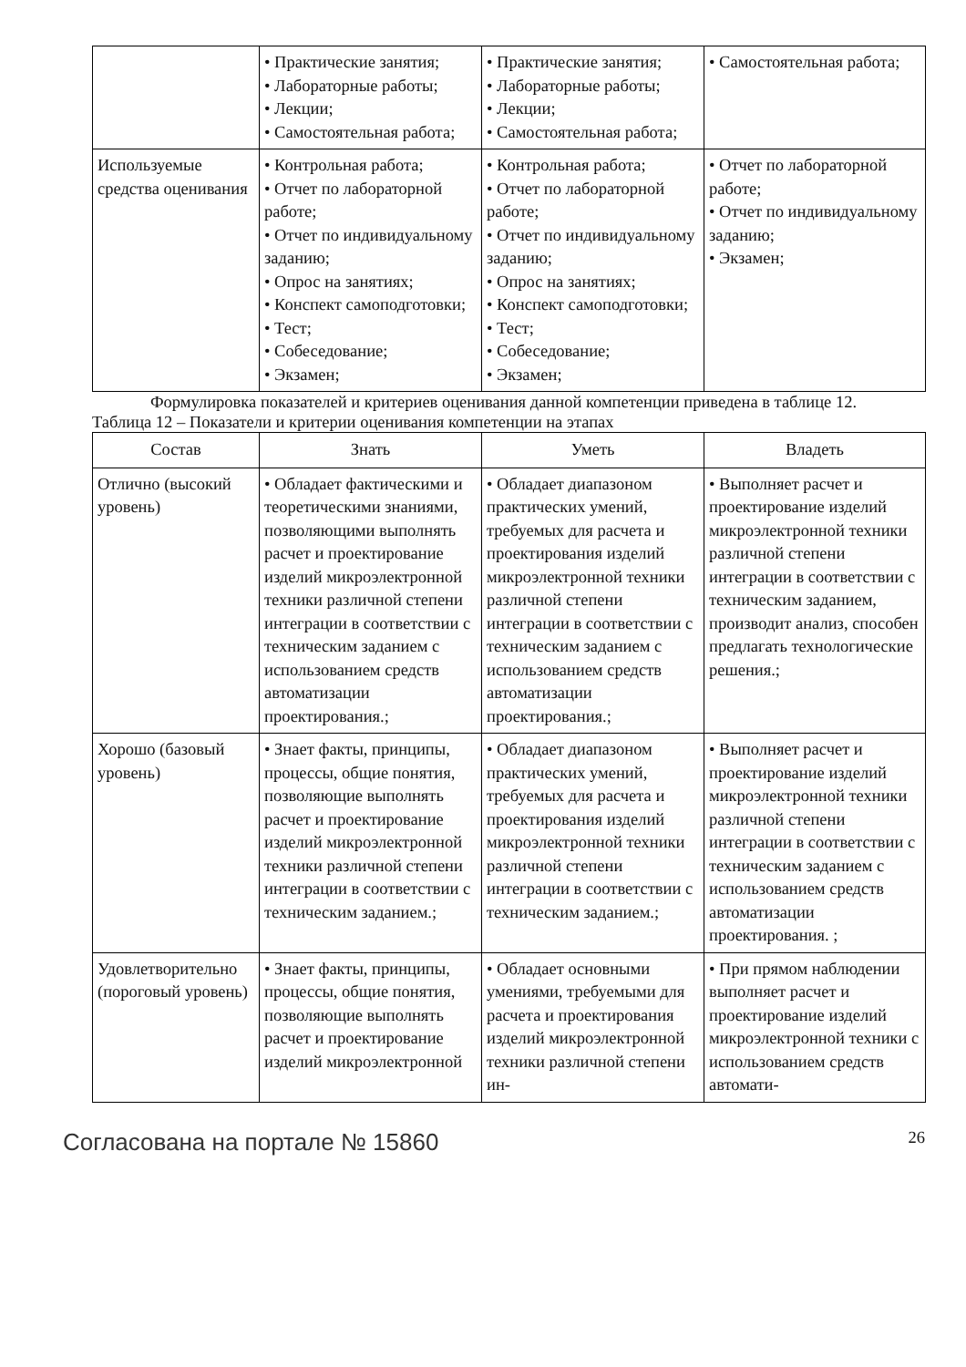| | • Практические занятия; • Лабораторные работы; • Лекции; • Самостоятельная работа; | • Практические занятия; • Лабораторные работы; • Лекции; • Самостоятельная работа; | • Самостоятельная работа; |
| Используемые средства оценивания | • Контрольная работа; • Отчет по лабораторной работе; • Отчет по индивидуальному заданию; • Опрос на занятиях; • Конспект самоподготовки; • Тест; • Собеседование; • Экзамен; | • Контрольная работа; • Отчет по лабораторной работе; • Отчет по индивидуальному заданию; • Опрос на занятиях; • Конспект самоподготовки; • Тест; • Собеседование; • Экзамен; | • Отчет по лабораторной работе; • Отчет по индивидуальному заданию; • Экзамен; |
Формулировка показателей и критериев оценивания данной компетенции приведена в таблице 12.
Таблица 12 – Показатели и критерии оценивания компетенции на этапах
| Состав | Знать | Уметь | Владеть |
| --- | --- | --- | --- |
| Отлично (высокий уровень) | • Обладает фактическими и теоретическими знаниями, позволяющими выполнять расчет и проектирование изделий микроэлектронной техники различной степени интеграции в соответствии с техническим заданием с использованием средств автоматизации проектирования.; | • Обладает диапазоном практических умений, требуемых для расчета и проектирования изделий микроэлектронной техники различной степени интеграции в соответствии с техническим заданием с использованием средств автоматизации проектирования.; | • Выполняет расчет и проектирование изделий микроэлектронной техники различной степени интеграции в соответствии с техническим заданием, производит анализ, способен предлагать технологические решения.; |
| Хорошо (базовый уровень) | • Знает факты, принципы, процессы, общие понятия, позволяющие выполнять расчет и проектирование изделий микроэлектронной техники различной степени интеграции в соответствии с техническим заданием.; | • Обладает диапазоном практических умений, требуемых для расчета и проектирования изделий микроэлектронной техники различной степени интеграции в соответствии с техническим заданием.; | • Выполняет расчет и проектирование изделий микроэлектронной техники различной степени интеграции в соответствии с техническим заданием с использованием средств автоматизации проектирования. ; |
| Удовлетворительно (пороговый уровень) | • Знает факты, принципы, процессы, общие понятия, позволяющие выполнять расчет и проектирование изделий микроэлектронной | • Обладает основными умениями, требуемыми для расчета и проектирования изделий микроэлектронной техники различной степени ин- | • При прямом наблюдении выполняет расчет и проектирование изделий микроэлектронной техники с использованием средств автомати- |
Согласована на портале № 15860 26